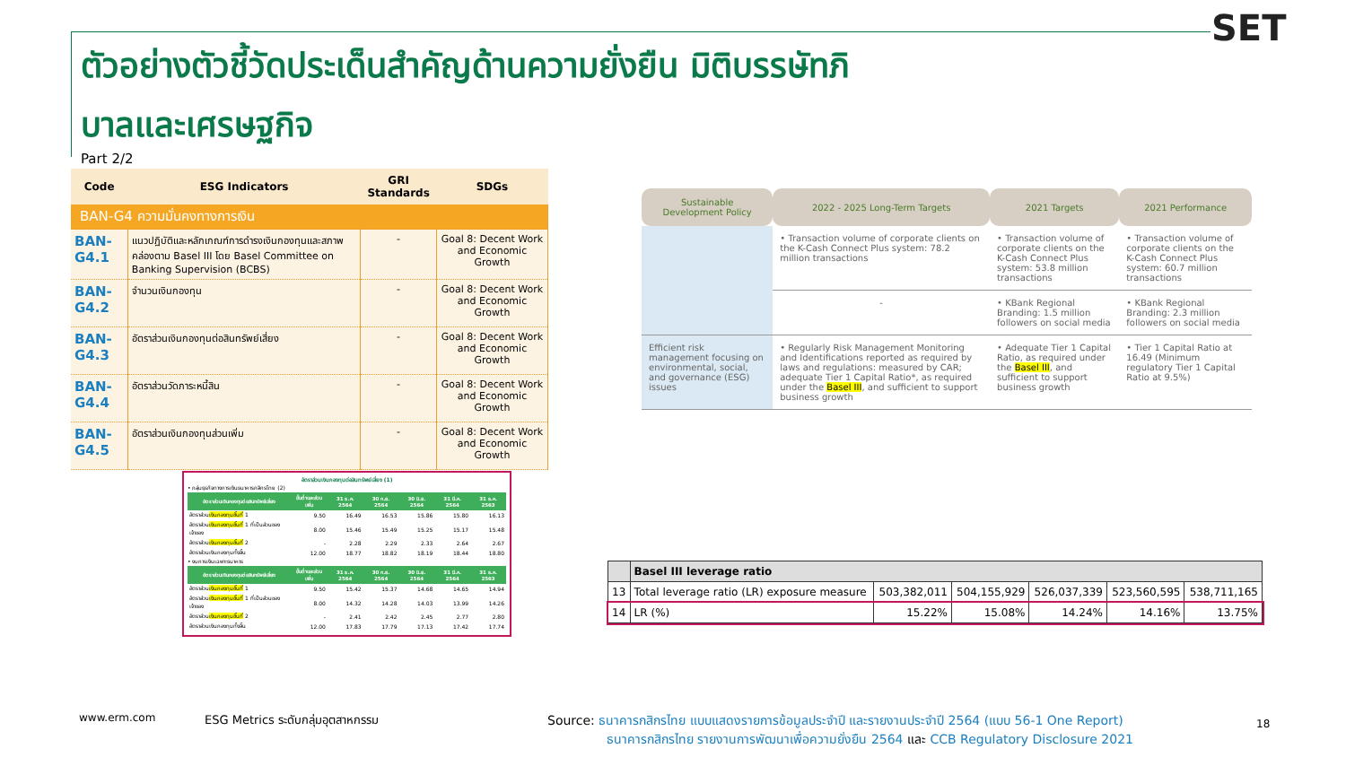ตัวอย่างตัวชี้วัดประเด็นสำคัญด้านความยั่งยืน มิติบรรษัทภิบาลและเศรษฐกิจ
SET
Part 2/2
| Code | ESG Indicators | GRI Standards | SDGs |
| --- | --- | --- | --- |
| BAN-G4 ความมั่นคงทางการเงิน | | | |
| BAN-G4.1 | แนวปฏิบัติและหลักเกณฑ์การดำรงเงินกองทุนและสภาพคล่องตาม Basel III โดย Basel Committee on Banking Supervision (BCBS) | - | Goal 8: Decent Work and Economic Growth |
| BAN-G4.2 | จำนวนเงินกองทุน | - | Goal 8: Decent Work and Economic Growth |
| BAN-G4.3 | อัตราส่วนเงินกองทุนต่อสินทรัพย์เสี่ยง | - | Goal 8: Decent Work and Economic Growth |
| BAN-G4.4 | อัตราส่วนวัดภาระหนี้สิน | - | Goal 8: Decent Work and Economic Growth |
| BAN-G4.5 | อัตราส่วนเงินกองทุนส่วนเพิ่ม | - | Goal 8: Decent Work and Economic Growth |
อัตราส่วนเงินกองทุนต่อสินทรัพย์เสี่ยง (1)
• กลุ่มธุรกิจทางการเงินธนาคารกสิกรไทย (2)
| อัตราส่วนเงินกองทุนต่อสินทรัพย์เสี่ยง | ขั้นต่ำและส่วนเพิ่ม | 31 ธ.ค. 2564 | 30 ก.ย. 2564 | 30 มิ.ย. 2564 | 31 มี.ค. 2564 | 31 ธ.ค. 2563 |
| --- | --- | --- | --- | --- | --- | --- |
| อัตราส่วน เงินกองทุนชั้นที่ 1 | 9.50 | 16.49 | 16.53 | 15.86 | 15.80 | 16.13 |
| อัตราส่วน เงินกองทุนชั้นที่ 1 ที่เป็นส่วนของเจ้าของ | 8.00 | 15.46 | 15.49 | 15.25 | 15.17 | 15.48 |
| อัตราส่วน เงินกองทุนชั้นที่ 2 | - | 2.28 | 2.29 | 2.33 | 2.64 | 2.67 |
| อัตราส่วนเงินกองทุนทั้งสิ้น | 12.00 | 18.77 | 18.82 | 18.19 | 18.44 | 18.80 |
• งบการเงินเฉพาะธนาคาร
| อัตราส่วนเงินกองทุนต่อสินทรัพย์เสี่ยง | ขั้นต่ำและส่วนเพิ่ม | 31 ธ.ค. 2564 | 30 ก.ย. 2564 | 30 มิ.ย. 2564 | 31 มี.ค. 2564 | 31 ธ.ค. 2563 |
| --- | --- | --- | --- | --- | --- | --- |
| อัตราส่วน เงินกองทุนชั้นที่ 1 | 9.50 | 15.42 | 15.37 | 14.68 | 14.65 | 14.94 |
| อัตราส่วน เงินกองทุนชั้นที่ 1 ที่เป็นส่วนของเจ้าของ | 8.00 | 14.32 | 14.28 | 14.03 | 13.99 | 14.26 |
| อัตราส่วน เงินกองทุนชั้นที่ 2 | - | 2.41 | 2.42 | 2.45 | 2.77 | 2.80 |
| อัตราส่วนเงินกองทุนทั้งสิ้น | 12.00 | 17.83 | 17.79 | 17.13 | 17.42 | 17.74 |
| Sustainable Development Policy | 2022 - 2025 Long-Term Targets | 2021 Targets | 2021 Performance |
| --- | --- | --- | --- |
| | • Transaction volume of corporate clients on the K-Cash Connect Plus system: 78.2 million transactions | • Transaction volume of corporate clients on the K-Cash Connect Plus system: 53.8 million transactions | • Transaction volume of corporate clients on the K-Cash Connect Plus system: 60.7 million transactions |
| | - | • KBank Regional Branding: 1.5 million followers on social media | • KBank Regional Branding: 2.3 million followers on social media |
| Efficient risk management focusing on environmental, social, and governance (ESG) issues | • Regularly Risk Management Monitoring and Identifications reported as required by laws and regulations: measured by CAR; adequate Tier 1 Capital Ratio*, as required under the Basel III , and sufficient to support business growth | • Adequate Tier 1 Capital Ratio, as required under the Basel III , and sufficient to support business growth | • Tier 1 Capital Ratio at 16.49 (Minimum regulatory Tier 1 Capital Ratio at 9.5%) |
| | Basel III leverage ratio | | | | | |
| 13 | Total leverage ratio (LR) exposure measure | 503,382,011 | 504,155,929 | 526,037,339 | 523,560,595 | 538,711,165 |
| 14 | LR (%) | 15.22% | 15.08% | 14.24% | 14.16% | 13.75% |
www.erm.com
ESG Metrics ระดับกลุ่มอุตสาหกรรม
Source: ธนาคารกสิกรไทย แบบแสดงรายการข้อมูลประจำปี และรายงานประจำปี 2564 (แบบ 56-1 One Report)
ธนาคารกสิกรไทย รายงานการพัฒนาเพื่อความยั่งยืน 2564 และ CCB Regulatory Disclosure 2021
18